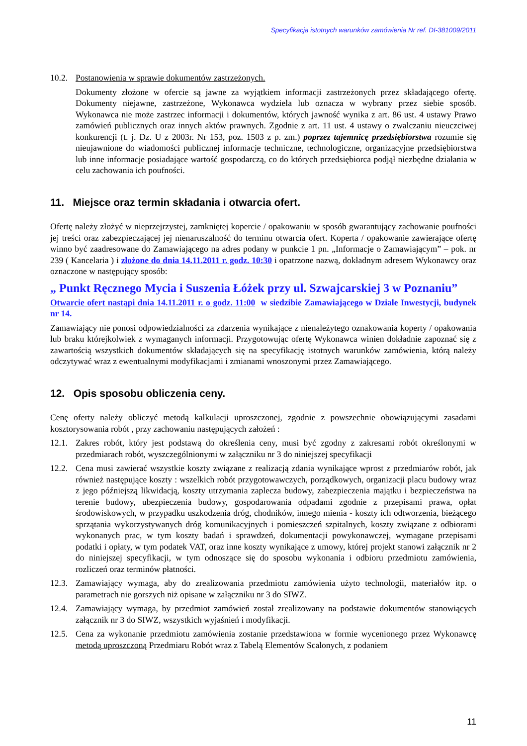Specyfikacja istotnych warunków zamówienia Nr ref. DI-381009/2011
10.2.
Postanowienia w sprawie dokumentów zastrzeżonych.
Dokumenty złożone w ofercie są jawne za wyjątkiem informacji zastrzeżonych przez składającego ofertę. Dokumenty niejawne, zastrzeżone, Wykonawca wydziela lub oznacza w wybrany przez siebie sposób. Wykonawca nie może zastrzec informacji i dokumentów, których jawność wynika z art. 86 ust. 4 ustawy Prawo zamówień publicznych oraz innych aktów prawnych. Zgodnie z art. 11 ust. 4 ustawy o zwalczaniu nieuczciwej konkurencji (t. j. Dz. U z 2003r. Nr 153, poz. 1503 z p. zm.) poprzez tajemnicę przedsiębiorstwa rozumie się nieujawnione do wiadomości publicznej informacje techniczne, technologiczne, organizacyjne przedsiębiorstwa lub inne informacje posiadające wartość gospodarczą, co do których przedsiębiorca podjął niezbędne działania w celu zachowania ich poufności.
11. Miejsce oraz termin składania i otwarcia ofert.
Ofertę należy złożyć w nieprzejrzystej, zamkniętej kopercie / opakowaniu w sposób gwarantujący zachowanie poufności jej treści oraz zabezpieczającej jej nienaruszalność do terminu otwarcia ofert. Koperta / opakowanie zawierające ofertę winno być zaadresowane do Zamawiającego na adres podany w punkcie 1 pn. „Informacje o Zamawiającym” – pok. nr 239 ( Kancelaria ) i złożone do dnia 14.11.2011 r. godz. 10:30 i opatrzone nazwą, dokładnym adresem Wykonawcy oraz oznaczone w następujący sposób:
„ Punkt Ręcznego Mycia i Suszenia Łóżek przy ul. Szwajcarskiej 3 w Poznaniu”
Otwarcie ofert nastąpi dnia 14.11.2011 r. o godz. 11:00 w siedzibie Zamawiającego w Dziale Inwestycji, budynek nr 14.
Zamawiający nie ponosi odpowiedzialności za zdarzenia wynikające z nienależytego oznakowania koperty / opakowania lub braku którejkolwiek z wymaganych informacji. Przygotowując ofertę Wykonawca winien dokładnie zapoznać się z zawartością wszystkich dokumentów składających się na specyfikację istotnych warunków zamówienia, którą należy odczytywać wraz z ewentualnymi modyfikacjami i zmianami wnoszonymi przez Zamawiającego.
12. Opis sposobu obliczenia ceny.
Cenę oferty należy obliczyć metodą kalkulacji uproszczonej, zgodnie z powszechnie obowiązującymi zasadami kosztorysowania robót , przy zachowaniu następujących założeń :
12.1.
Zakres robót, który jest podstawą do określenia ceny, musi być zgodny z zakresami robót określonymi w przedmiarach robót, wyszczególnionymi w załączniku nr 3 do niniejszej specyfikacji
12.2.
Cena musi zawierać wszystkie koszty związane z realizacją zdania wynikające wprost z przedmiarów robót, jak również następujące koszty : wszelkich robót przygotowawczych, porządkowych, organizacji placu budowy wraz z jego późniejszą likwidacją, koszty utrzymania zaplecza budowy, zabezpieczenia majątku i bezpieczeństwa na terenie budowy, ubezpieczenia budowy, gospodarowania odpadami zgodnie z przepisami prawa, opłat środowiskowych, w przypadku uszkodzenia dróg, chodników, innego mienia - koszty ich odtworzenia, bieżącego sprzątania wykorzystywanych dróg komunikacyjnych i pomieszczeń szpitalnych, koszty związane z odbiorami wykonanych prac, w tym koszty badań i sprawdzeń, dokumentacji powykonawczej, wymagane przepisami podatki i opłaty, w tym podatek VAT, oraz inne koszty wynikające z umowy, której projekt stanowi załącznik nr 2 do niniejszej specyfikacji, w tym odnoszące się do sposobu wykonania i odbioru przedmiotu zamówienia, rozliczeń oraz terminów płatności.
12.3.
Zamawiający wymaga, aby do zrealizowania przedmiotu zamówienia użyto technologii, materiałów itp. o parametrach nie gorszych niż opisane w załączniku nr 3 do SIWZ.
12.4.
Zamawiający wymaga, by przedmiot zamówień został zrealizowany na podstawie dokumentów stanowiących załącznik nr 3 do SIWZ, wszystkich wyjaśnień i modyfikacji.
12.5.
Cena za wykonanie przedmiotu zamówienia zostanie przedstawiona w formie wycenionego przez Wykonawcę metodą uproszczoną Przedmiaru Robót wraz z Tabelą Elementów Scalonych, z podaniem
11